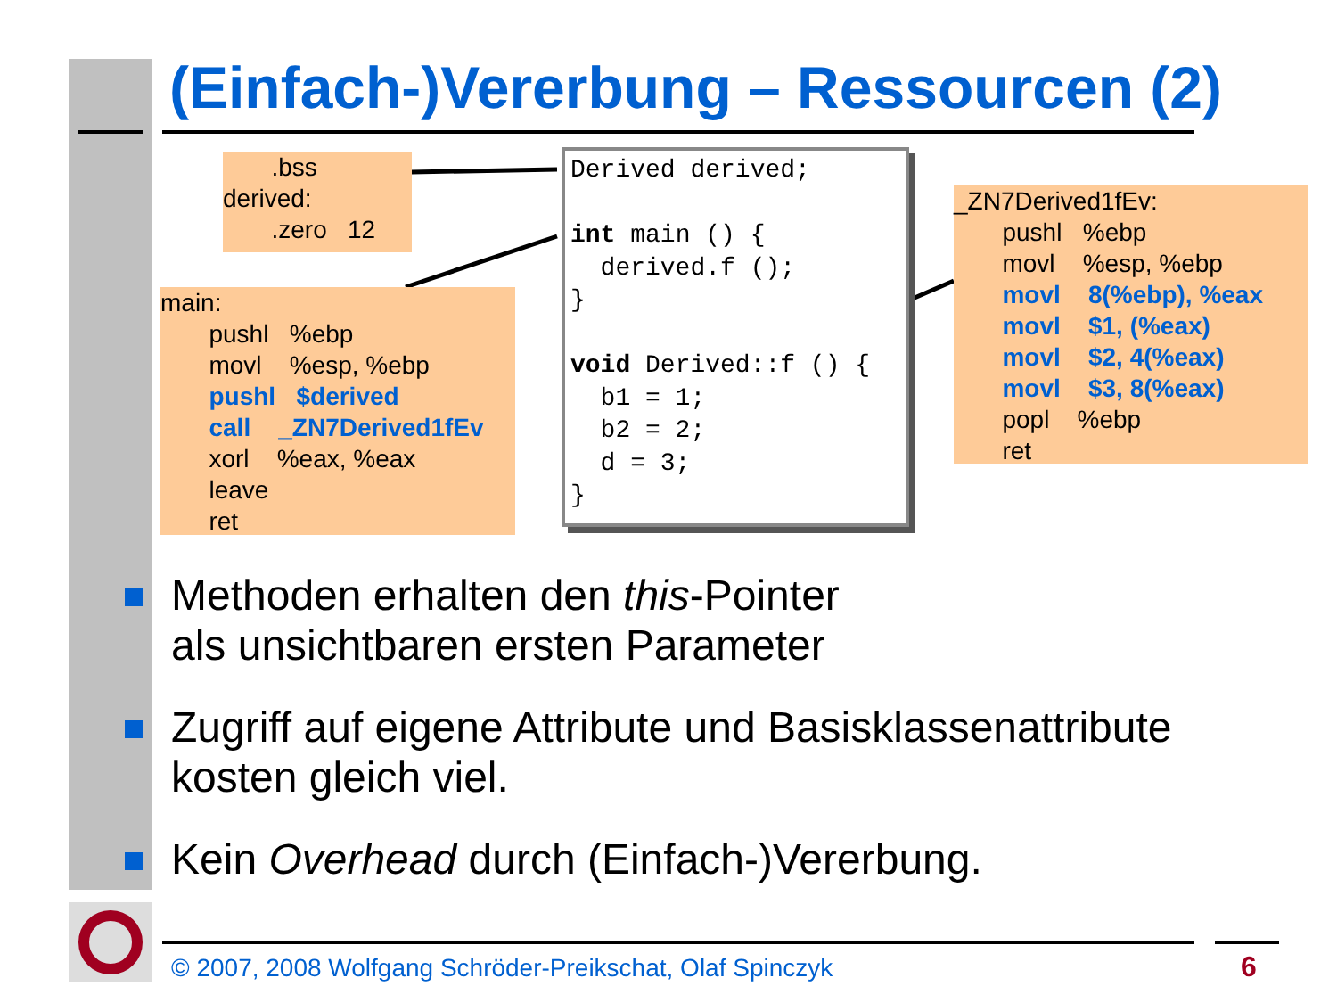(Einfach-)Vererbung – Ressourcen (2)
.bss derived: .zero 12
main: pushl %ebp movl %esp, %ebp pushl $derived call _ZN7Derived1fEv xorl %eax, %eax leave ret
Derived derived; int main () { derived.f (); } void Derived::f () { b1 = 1; b2 = 2; d = 3; }
_ZN7Derived1fEv: pushl %ebp movl %esp, %ebp movl 8(%ebp), %eax movl $1, (%eax) movl $2, 4(%eax) movl $3, 8(%eax) popl %ebp ret
Methoden erhalten den this-Pointer
als unsichtbaren ersten Parameter
Zugriff auf eigene Attribute und Basisklassenattribute kosten gleich viel.
Kein Overhead durch (Einfach-)Vererbung.
© 2007, 2008 Wolfgang Schröder-Preikschat, Olaf Spinczyk
6